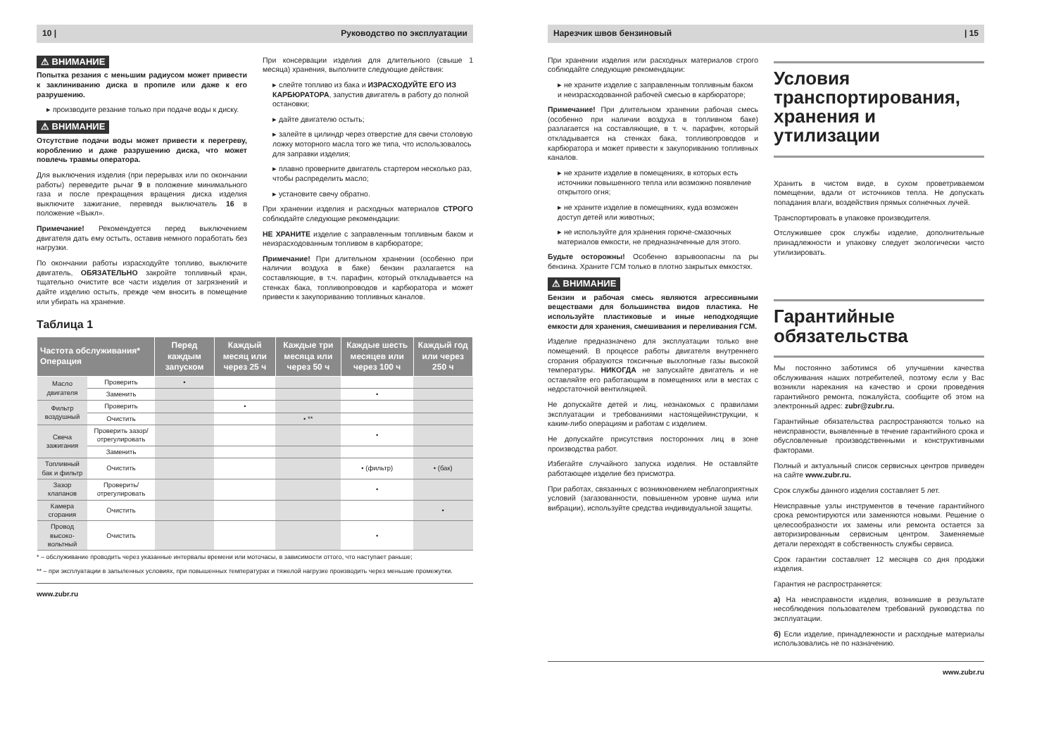10 | Руководство по эксплуатации
⚠ ВНИМАНИЕ
Попытка резания с меньшим радиусом может привести к заклиниванию диска в пропиле или даже к его разрушению.
▸ производите резание только при подаче воды к диску.
⚠ ВНИМАНИЕ
Отсутствие подачи воды может привести к перегреву, короблению и даже разрушению диска, что может повлечь травмы оператора.
Для выключения изделия (при перерывах или по окончании работы) переведите рычаг 9 в положение минимального газа и после прекращения вращения диска изделия выключите зажигание, переведя выключатель 16 в положение «Выкл».
Примечание! Рекомендуется перед выключением двигателя дать ему остыть, оставив немного поработать без нагрузки.
По окончании работы израсходуйте топливо, выключите двигатель, ОБЯЗАТЕЛЬНО закройте топливный кран, тщательно очистите все части изделия от загрязнений и дайте изделию остыть, прежде чем вносить в помещение или убирать на хранение.
При консервации изделия для длительного (свыше 1 месяца) хранения, выполните следующие действия:
▸ слейте топливо из бака и ИЗРАСХОДУЙТЕ ЕГО ИЗ КАРБЮРАТОРА, запустив двигатель в работу до полной остановки;
▸ дайте двигателю остыть;
▸ залейте в цилиндр через отверстие для свечи столовую ложку моторного масла того же типа, что использовалось для заправки изделия;
▸ плавно проверните двигатель стартером несколько раз, чтобы распределить масло;
▸ установите свечу обратно.
При хранении изделия и расходных материалов СТРОГО соблюдайте следующие рекомендации:
НЕ ХРАНИТЕ изделие с заправленным топливным баком и неизрасходованным топливом в карбюраторе;
Примечание! При длительном хранении (особенно при наличии воздуха в баке) бензин разлагается на составляющие, в т.ч. парафин, который откладывается на стенках бака, топливопроводов и карбюратора и может привести к закупориванию топливных каналов.
Таблица 1
| Частота обслуживания* Операция | | Перед каждым запуском | Каждый месяц или через 25 ч | Каждые три месяца или через 50 ч | Каждые шесть месяцев или через 100 ч | Каждый год или через 250 ч |
| --- | --- | --- | --- | --- | --- | --- |
| Масло двигателя | Проверить | • | | | | |
| | Заменить | | | | • | |
| Фильтр воздушный | Проверить | | • | | | |
| | Очистить | | | • ** | | |
| Свеча зажигания | Проверить зазор/ отрегулировать | | | | • | |
| | Заменить | | | | | |
| Топливный бак и фильтр | Очистить | | | | • (фильтр) | • (бак) |
| Зазор клапанов | Проверить/ отрегулировать | | | | • | |
| Камера сгорания | Очистить | | | | | • |
| Провод высоко-вольтный | Очистить | | | | • | |
* – обслуживание проводить через указанные интервалы времени или моточасы, в зависимости оттого, что наступает раньше;
** – при эксплуатации в запыленных условиях, при повышенных температурах и тяжелой нагрузке производить через меньшие промежутки.
www.zubr.ru
Нарезчик швов бензиновый | 15
При хранении изделия или расходных материалов строго соблюдайте следующие рекомендации:
▸ не храните изделие с заправленным топливным баком и неизрасходованной рабочей смесью в карбюраторе;
Примечание! При длительном хранении рабочая смесь (особенно при наличии воздуха в топливном баке) разлагается на составляющие, в т. ч. парафин, который откладывается на стенках бака, топливопроводов и карбюратора и может привести к закупориванию топливных каналов.
▸ не храните изделие в помещениях, в которых есть источники повышенного тепла или возможно появление открытого огня;
▸ не храните изделие в помещениях, куда возможен доступ детей или животных;
▸ не используйте для хранения горюче-смазочных материалов емкости, не предназначенные для этого.
Будьте осторожны! Особенно взрывоопасны па ры бензина. Храните ГСМ только в плотно закрытых емкостях.
⚠ ВНИМАНИЕ
Бензин и рабочая смесь являются агрессивными веществами для большинства видов пластика. Не используйте пластиковые и иные неподходящие емкости для хранения, смешивания и переливания ГСМ.
Изделие предназначено для эксплуатации только вне помещений. В процессе работы двигателя внутреннего сгорания образуются токсичные выхлопные газы высокой температуры. НИКОГДА не запускайте двигатель и не оставляйте его работающим в помещениях или в местах с недостаточной вентиляцией.
Не допускайте детей и лиц, незнакомых с правилами эксплуатации и требованиями настоящейинструкции, к каким-либо операциям и работам с изделием.
Не допускайте присутствия посторонних лиц в зоне производства работ.
Избегайте случайного запуска изделия. Не оставляйте работающее изделие без присмотра.
При работах, связанных с возникновением неблагоприятных условий (загазованности, повышенном уровне шума или вибрации), используйте средства индивидуальной защиты.
Условия транспортирования, хранения и утилизации
Хранить в чистом виде, в сухом проветриваемом помещении, вдали от источников тепла. Не допускать попадания влаги, воздействия прямых солнечных лучей.
Транспортировать в упаковке производителя.
Отслужившее срок службы изделие, дополнительные принадлежности и упаковку следует экологически чисто утилизировать.
Гарантийные обязательства
Мы постоянно заботимся об улучшении качества обслуживания наших потребителей, поэтому если у Вас возникли нарекания на качество и сроки проведения гарантийного ремонта, пожалуйста, сообщите об этом на электронный адрес: zubr@zubr.ru.
Гарантийные обязательства распространяются только на неисправности, выявленные в течение гарантийного срока и обусловленные производственными и конструктивными факторами.
Полный и актуальный список сервисных центров приведен на сайте www.zubr.ru.
Срок службы данного изделия составляет 5 лет.
Неисправные узлы инструментов в течение гарантийного срока ремонтируются или заменяются новыми. Решение о целесообразности их замены или ремонта остается за авторизированным сервисным центром. Заменяемые детали переходят в собственность службы сервиса.
Срок гарантии составляет 12 месяцев со дня продажи изделия.
Гарантия не распространяется:
а) На неисправности изделия, возникшие в результате несоблюдения пользователем требований руководства по эксплуатации.
б) Если изделие, принадлежности и расходные материалы использовались не по назначению.
www.zubr.ru